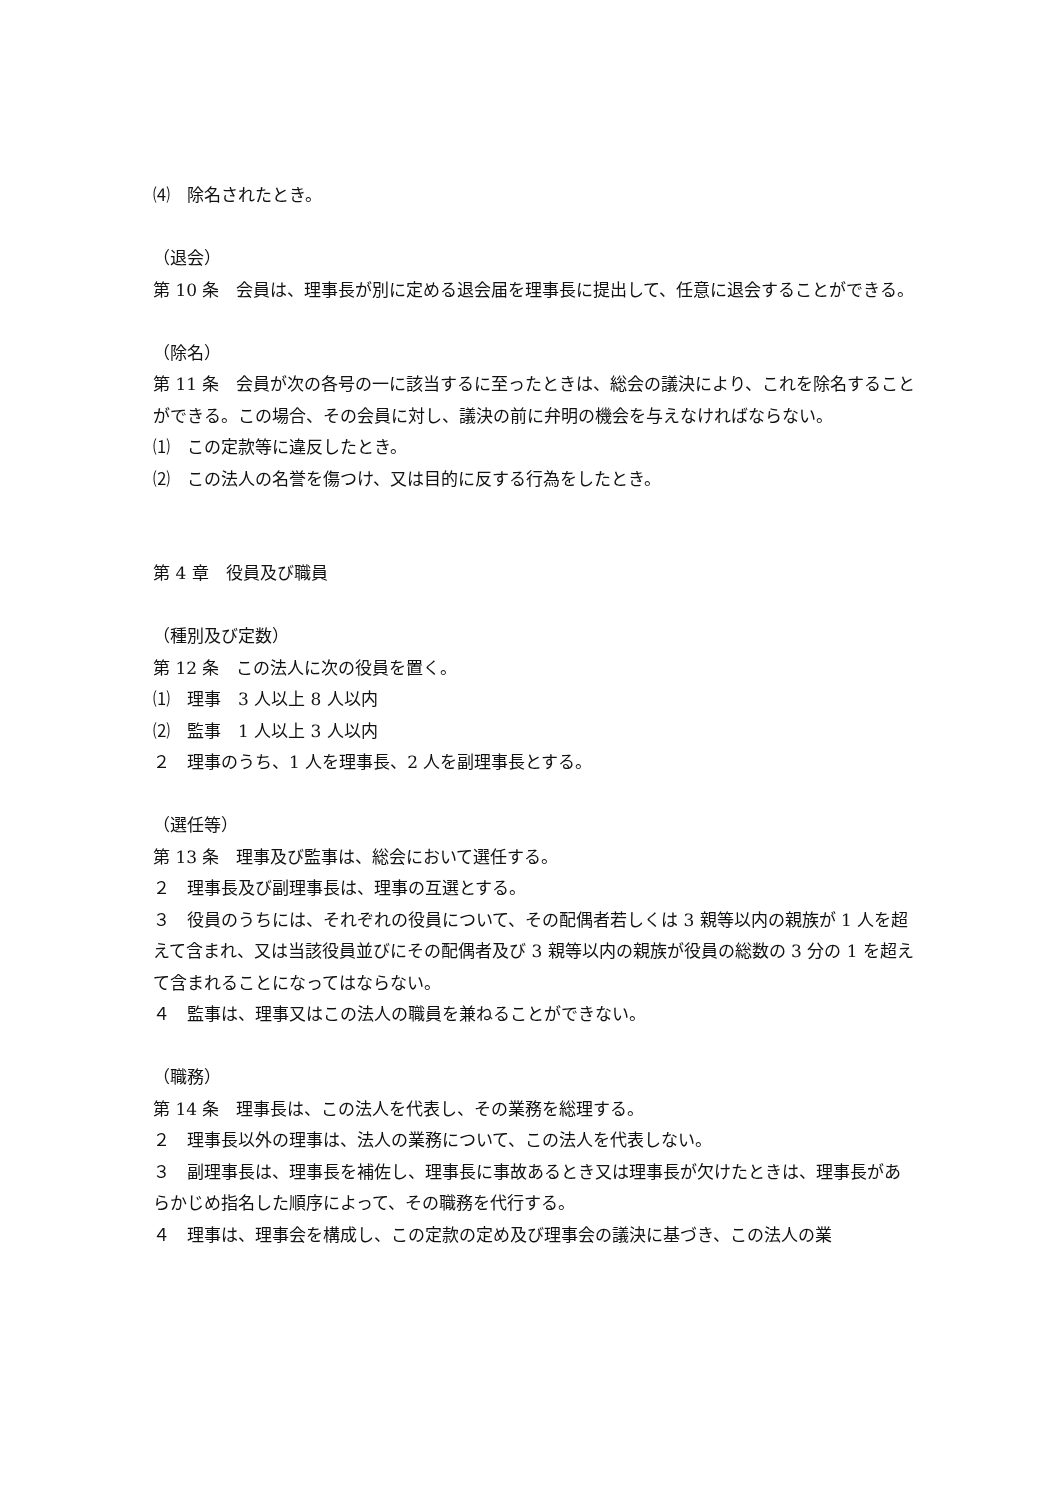⑷　除名されたとき。
（退会）
第 10 条　会員は、理事長が別に定める退会届を理事長に提出して、任意に退会することができる。
（除名）
第 11 条　会員が次の各号の一に該当するに至ったときは、総会の議決により、これを除名することができる。この場合、その会員に対し、議決の前に弁明の機会を与えなければならない。
⑴　この定款等に違反したとき。
⑵　この法人の名誉を傷つけ、又は目的に反する行為をしたとき。
第 4 章　役員及び職員
（種別及び定数）
第 12 条　この法人に次の役員を置く。
⑴　理事　3 人以上 8 人以内
⑵　監事　1 人以上 3 人以内
２　理事のうち、1 人を理事長、2 人を副理事長とする。
（選任等）
第 13 条　理事及び監事は、総会において選任する。
２　理事長及び副理事長は、理事の互選とする。
３　役員のうちには、それぞれの役員について、その配偶者若しくは 3 親等以内の親族が 1 人を超えて含まれ、又は当該役員並びにその配偶者及び 3 親等以内の親族が役員の総数の 3 分の 1 を超えて含まれることになってはならない。
４　監事は、理事又はこの法人の職員を兼ねることができない。
（職務）
第 14 条　理事長は、この法人を代表し、その業務を総理する。
２　理事長以外の理事は、法人の業務について、この法人を代表しない。
３　副理事長は、理事長を補佐し、理事長に事故あるとき又は理事長が欠けたときは、理事長があらかじめ指名した順序によって、その職務を代行する。
４　理事は、理事会を構成し、この定款の定め及び理事会の議決に基づき、この法人の業